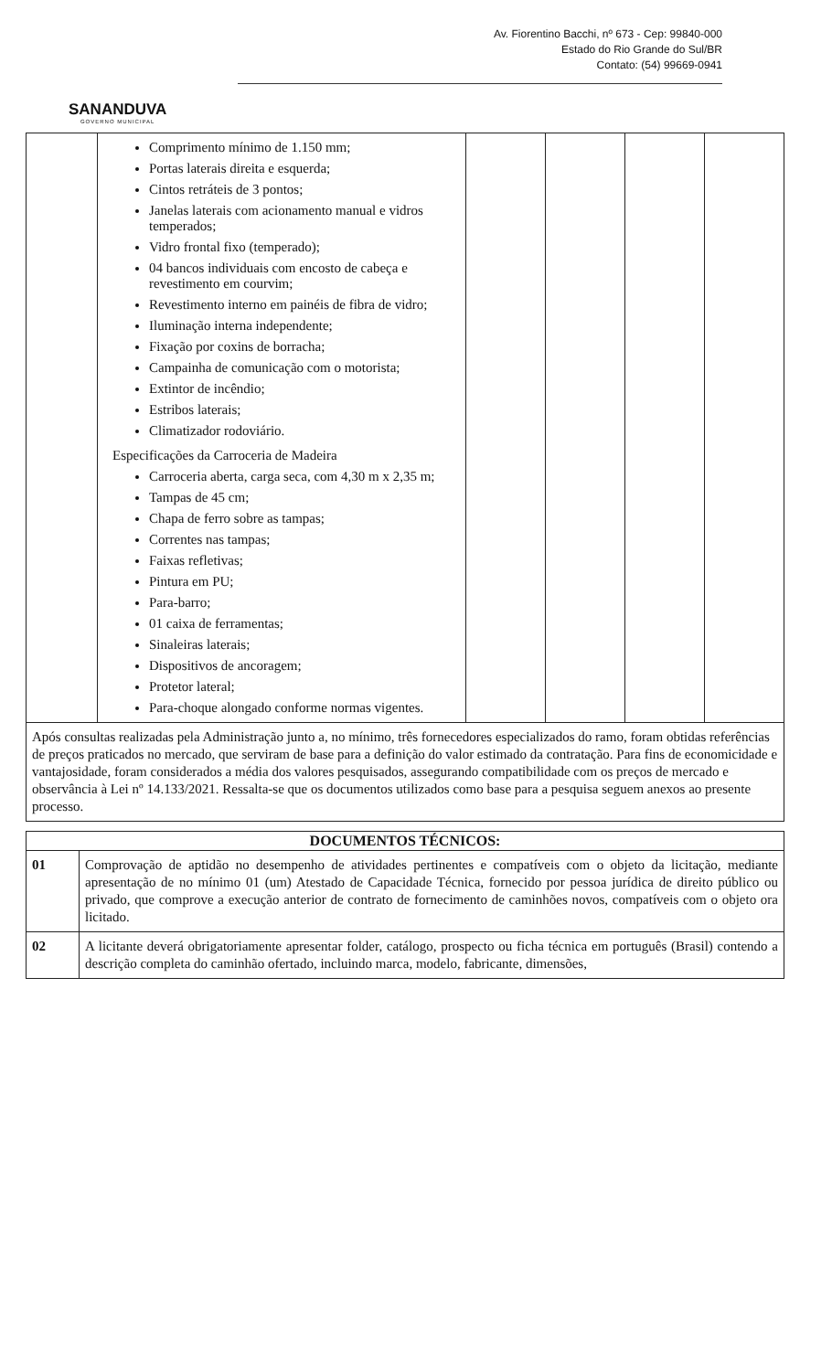SANANDUVA
GOVERNO MUNICIPAL
Av. Fiorentino Bacchi, nº 673 - Cep: 99840-000
Estado do Rio Grande do Sul/BR
Contato: (54) 99669-0941
| | Comprimento mínimo de 1.150 mm; Portas laterais direita e esquerda; Cintos retráteis de 3 pontos; Janelas laterais com acionamento manual e vidros temperados; Vidro frontal fixo (temperado); 04 bancos individuais com encosto de cabeça e revestimento em courvim; Revestimento interno em painéis de fibra de vidro; Iluminação interna independente; Fixação por coxins de borracha; Campainha de comunicação com o motorista; Extintor de incêndio; Estribos laterais; Climatizador rodoviário. Especificações da Carroceria de Madeira Carroceria aberta, carga seca, com 4,30 m x 2,35 m; Tampas de 45 cm; Chapa de ferro sobre as tampas; Correntes nas tampas; Faixas refletivas; Pintura em PU; Para-barro; 01 caixa de ferramentas; Sinaleiras laterais; Dispositivos de ancoragem; Protetor lateral; Para-choque alongado conforme normas vigentes. | | | | |
| Após consultas realizadas pela Administração junto a, no mínimo, três fornecedores especializados do ramo, foram obtidas referências de preços praticados no mercado, que serviram de base para a definição do valor estimado da contratação. Para fins de economicidade e vantajosidade, foram considerados a média dos valores pesquisados, assegurando compatibilidade com os preços de mercado e observância à Lei nº 14.133/2021. Ressalta-se que os documentos utilizados como base para a pesquisa seguem anexos ao presente processo. | | | | | |
| DOCUMENTOS TÉCNICOS: | |
| --- | --- |
| 01 | Comprovação de aptidão no desempenho de atividades pertinentes e compatíveis com o objeto da licitação, mediante apresentação de no mínimo 01 (um) Atestado de Capacidade Técnica, fornecido por pessoa jurídica de direito público ou privado, que comprove a execução anterior de contrato de fornecimento de caminhões novos, compatíveis com o objeto ora licitado. |
| 02 | A licitante deverá obrigatoriamente apresentar folder, catálogo, prospecto ou ficha técnica em português (Brasil) contendo a descrição completa do caminhão ofertado, incluindo marca, modelo, fabricante, dimensões, |